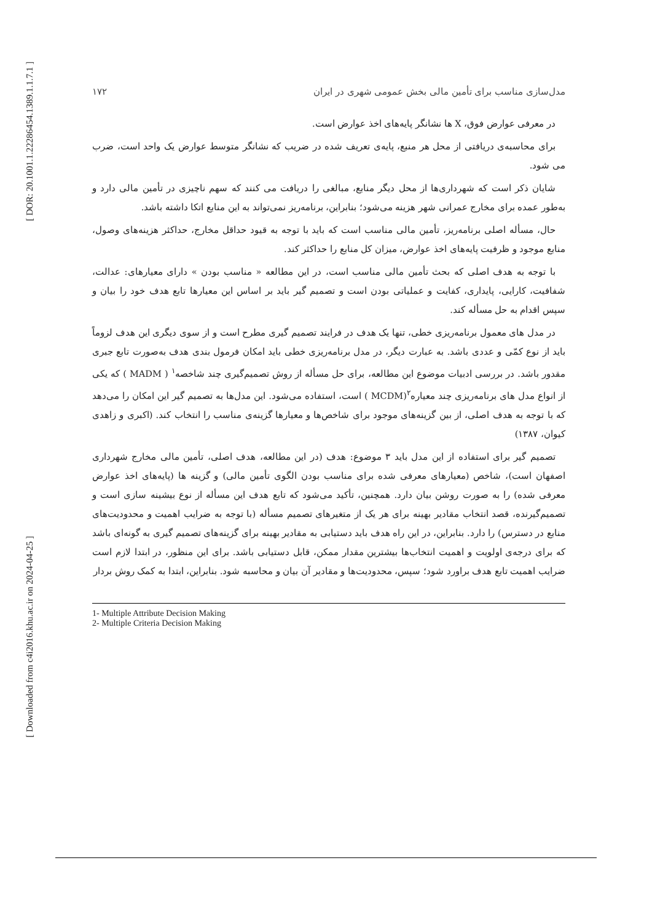[ DOR: 20.1001.1.22286454.1389.1.1.7.1 ]
[ Downloaded from c4i2016.khu.ac.ir on 2024-04-25 ]
مدل‌سازی مناسب برای تأمین مالی بخش عمومی شهری در ایران ۱۷۲
در معرفی عوارض فوق، X ها نشانگر پایه‌های اخذ عوارض است.
برای محاسبه‌ی دریافتی از محل هر منبع، پایه‌ی تعریف شده در ضریب که نشانگر متوسط عوارض یک واحد است، ضرب می شود.
شایان ذکر است که شهرداری‌ها از محل دیگر منابع، مبالغی را دریافت می کنند که سهم ناچیزی در تأمین مالی دارد و به‌طور عمده برای مخارج عمرانی شهر هزینه می‌شود؛ بنابراین، برنامه‌ریز نمی‌تواند به این منابع اتکا داشته باشد.
حال، مسأله اصلی برنامه‌ریز، تأمین مالی مناسب است که باید با توجه به قیود حداقل مخارج، حداکثر هزینه‌های وصول، منابع موجود و ظرفیت پایه‌های اخذ عوارض، میزان کل منابع را حداکثر کند.
با توجه به هدف اصلی که بحث تأمین مالی مناسب است، در این مطالعه « مناسب بودن » دارای معیارهای: عدالت، شفافیت، کارایی، پایداری، کفایت و عملیاتی بودن است و تصمیم گیر باید بر اساس این معیارها تابع هدف خود را بیان و سپس اقدام به حل مسأله کند.
در مدل های معمول برنامه‌ریزی خطی، تنها یک هدف در فرایند تصمیم گیری مطرح است و از سوی دیگری این هدف لزوماً باید از نوع کمّی و عددی باشد. به عبارت دیگر، در مدل برنامه‌ریزی خطی باید امکان فرمول بندی هدف به‌صورت تابع جبری مقدور باشد. در بررسی ادبیات موضوع این مطالعه، برای حل مسأله از روش تصمیم‌گیری چند شاخصه<sup>۱</sup> ( MADM ) که یکی از انواع مدل های برنامه‌ریزی چند معیاره<sup>۲</sup>(MCDM ) است، استفاده می‌شود. این مدل‌ها به تصمیم گیر این امکان را می‌دهد که با توجه به هدف اصلی، از بین گزینه‌های موجود برای شاخص‌ها و معیارها گزینه‌ی مناسب را انتخاب کند. (اکبری و زاهدی کیوان، ۱۳۸۷)
تصمیم گیر برای استفاده از این مدل باید ۳ موضوع: هدف (در این مطالعه، هدف اصلی، تأمین مالی مخارج شهرداری اصفهان است)، شاخص (معیارهای معرفی شده برای مناسب بودن الگوی تأمین مالی) و گزینه ها (پایه‌های اخذ عوارض معرفی شده) را به صورت روشن بیان دارد. همچنین، تأکید می‌شود که تابع هدف این مسأله از نوع بیشینه سازی است و تصمیم‌گیرنده، قصد انتخاب مقادیر بهینه برای هر یک از متغیرهای تصمیم مسأله (با توجه به ضرایب اهمیت و محدودیت‌های منابع در دسترس) را دارد. بنابراین، در این راه هدف باید دستیابی به مقادیر بهینه برای گزینه‌های تصمیم گیری به گونه‌ای باشد که برای درجه‌ی اولویت و اهمیت انتخاب‌ها بیشترین مقدار ممکن، قابل دستیابی باشد. برای این منظور، در ابتدا لازم است ضرایب اهمیت تابع هدف براورد شود؛ سپس، محدودیت‌ها و مقادیر آن بیان و محاسبه شود. بنابراین، ابتدا به کمک روش بردار
1- Multiple Attribute Decision Making
2- Multiple Criteria Decision Making